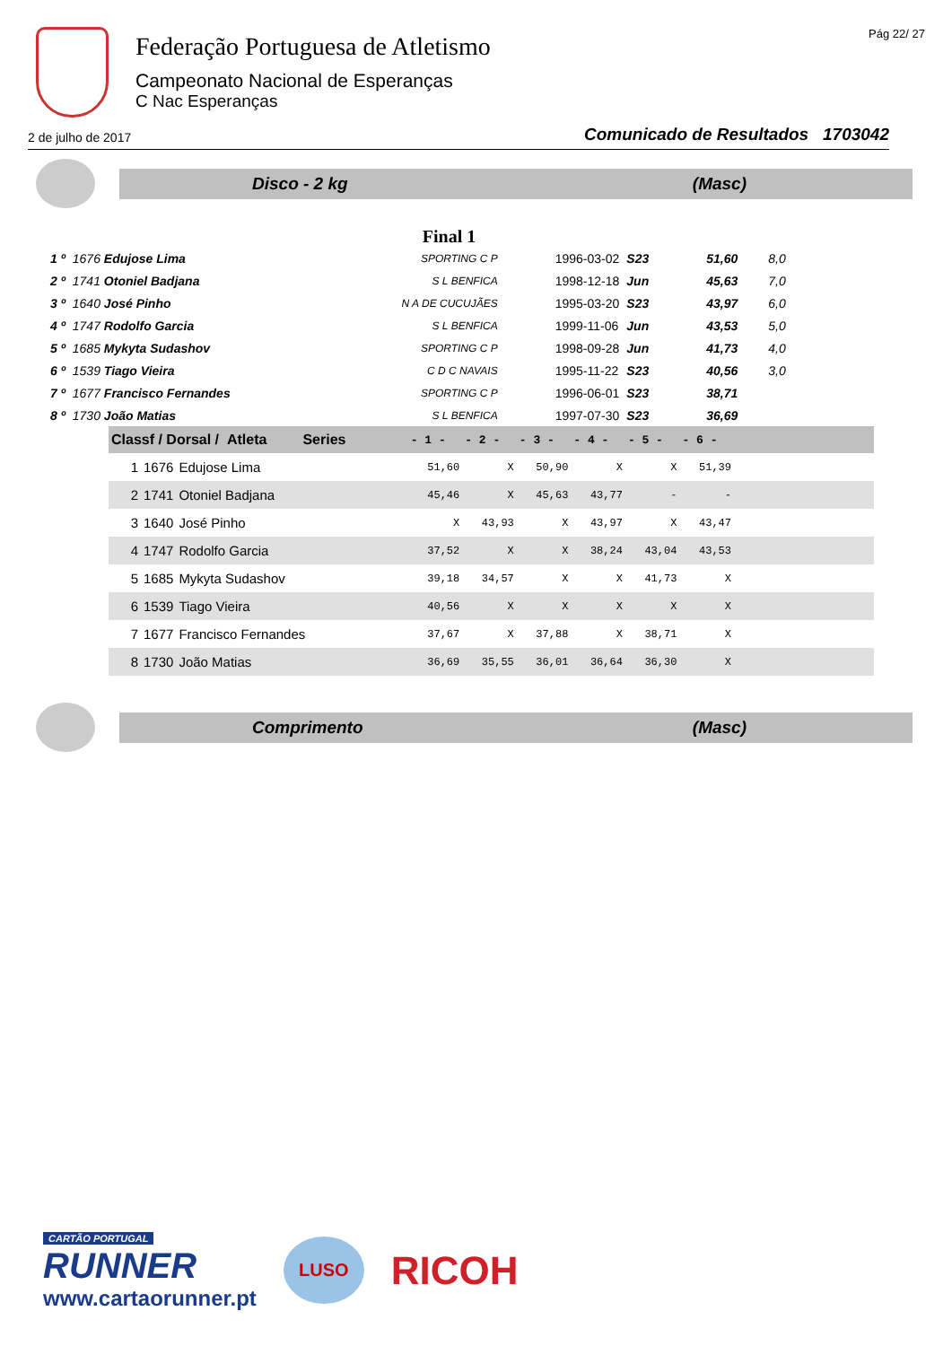Federação Portuguesa de Atletismo
Campeonato Nacional de Esperanças
C Nac Esperanças
Pág 22/ 27
2 de julho de 2017 Comunicado de Resultados 1703042
Disco - 2 kg (Masc)
Final 1
| 1 º | 1676 Edujose Lima | SPORTING C P | 1996-03-02 | S23 | 51,60 | 8,0 |
| 2 º | 1741 Otoniel Badjana | S L BENFICA | 1998-12-18 | Jun | 45,63 | 7,0 |
| 3 º | 1640 José Pinho | N A DE CUCUJÃES | 1995-03-20 | S23 | 43,97 | 6,0 |
| 4 º | 1747 Rodolfo Garcia | S L BENFICA | 1999-11-06 | Jun | 43,53 | 5,0 |
| 5 º | 1685 Mykyta Sudashov | SPORTING C P | 1998-09-28 | Jun | 41,73 | 4,0 |
| 6 º | 1539 Tiago Vieira | C D C NAVAIS | 1995-11-22 | S23 | 40,56 | 3,0 |
| 7 º | 1677 Francisco Fernandes | SPORTING C P | 1996-06-01 | S23 | 38,71 | |
| 8 º | 1730 João Matias | S L BENFICA | 1997-07-30 | S23 | 36,69 | |
| Classf / Dorsal / Atleta Series | | | - 1 - | - 2 - | - 3 - | - 4 - | - 5 - | - 6 - | |
| --- | --- | --- | --- | --- | --- | --- | --- | --- | --- |
| 1 | 1676 | Edujose Lima | 51,60 | X | 50,90 | X | X | 51,39 | |
| 2 | 1741 | Otoniel Badjana | 45,46 | X | 45,63 | 43,77 | - | - | |
| 3 | 1640 | José Pinho | X | 43,93 | X | 43,97 | X | 43,47 | |
| 4 | 1747 | Rodolfo Garcia | 37,52 | X | X | 38,24 | 43,04 | 43,53 | |
| 5 | 1685 | Mykyta Sudashov | 39,18 | 34,57 | X | X | 41,73 | X | |
| 6 | 1539 | Tiago Vieira | 40,56 | X | X | X | X | X | |
| 7 | 1677 | Francisco Fernandes | 37,67 | X | 37,88 | X | 38,71 | X | |
| 8 | 1730 | João Matias | 36,69 | 35,55 | 36,01 | 36,64 | 36,30 | X | |
Comprimento (Masc)
CARTÃO PORTUGAL
RUNNER
www.cartaorunner.pt
LUSO
RICOH